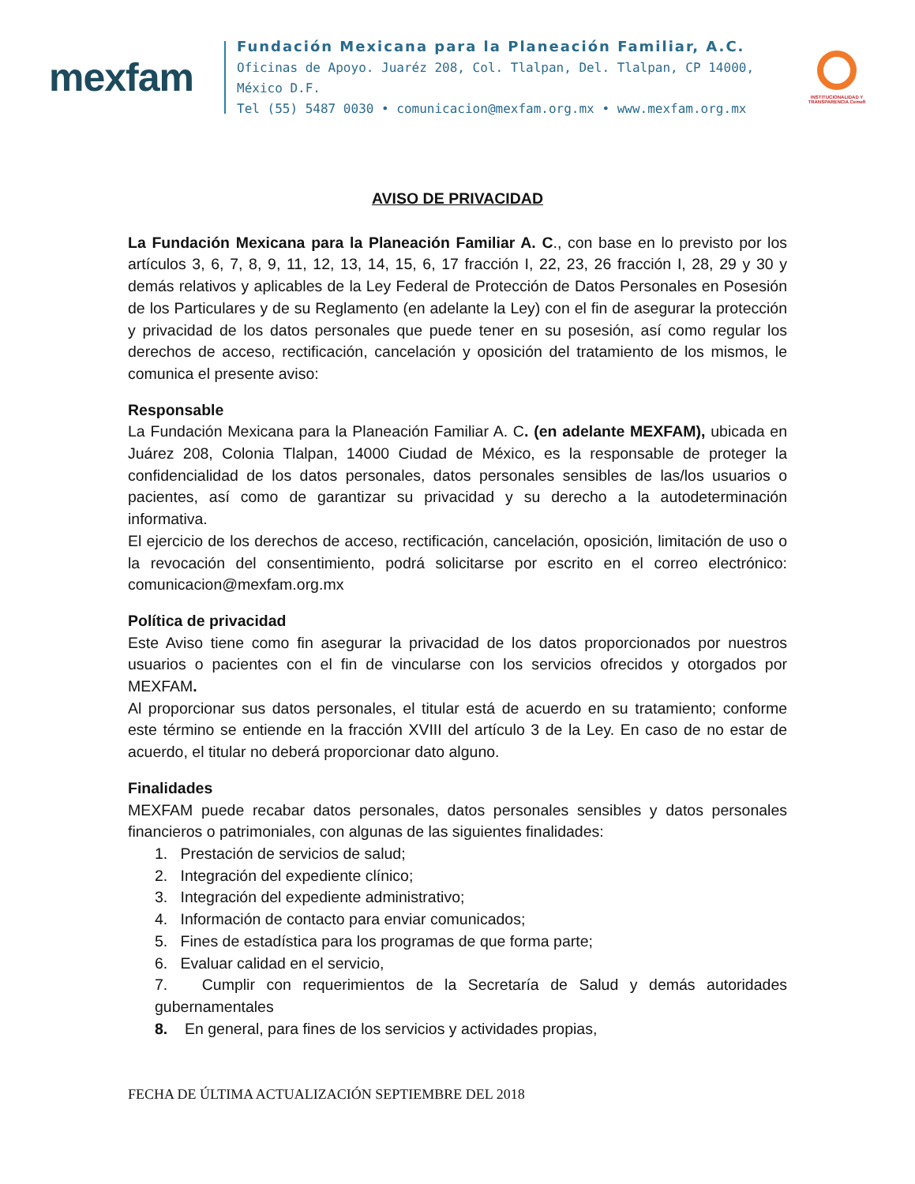mexfam
Fundación Mexicana para la Planeación Familiar, A.C.
Oficinas de Apoyo. Juaréz 208, Col. Tlalpan, Del. Tlalpan, CP 14000, México D.F.
Tel (55) 5487 0030 • comunicacion@mexfam.org.mx • www.mexfam.org.mx
INSTITUCIONALIDAD Y TRANSPARENCIA Cemefi
AVISO DE PRIVACIDAD
La Fundación Mexicana para la Planeación Familiar A. C., con base en lo previsto por los artículos 3, 6, 7, 8, 9, 11, 12, 13, 14, 15, 6, 17 fracción I, 22, 23, 26 fracción I, 28, 29 y 30 y demás relativos y aplicables de la Ley Federal de Protección de Datos Personales en Posesión de los Particulares y de su Reglamento (en adelante la Ley) con el fin de asegurar la protección y privacidad de los datos personales que puede tener en su posesión, así como regular los derechos de acceso, rectificación, cancelación y oposición del tratamiento de los mismos, le comunica el presente aviso:
Responsable
La Fundación Mexicana para la Planeación Familiar A. C. (en adelante MEXFAM), ubicada en Juárez 208, Colonia Tlalpan, 14000 Ciudad de México, es la responsable de proteger la confidencialidad de los datos personales, datos personales sensibles de las/los usuarios o pacientes, así como de garantizar su privacidad y su derecho a la autodeterminación informativa.
El ejercicio de los derechos de acceso, rectificación, cancelación, oposición, limitación de uso o la revocación del consentimiento, podrá solicitarse por escrito en el correo electrónico: comunicacion@mexfam.org.mx
Política de privacidad
Este Aviso tiene como fin asegurar la privacidad de los datos proporcionados por nuestros usuarios o pacientes con el fin de vincularse con los servicios ofrecidos y otorgados por MEXFAM.
Al proporcionar sus datos personales, el titular está de acuerdo en su tratamiento; conforme este término se entiende en la fracción XVIII del artículo 3 de la Ley. En caso de no estar de acuerdo, el titular no deberá proporcionar dato alguno.
Finalidades
MEXFAM puede recabar datos personales, datos personales sensibles y datos personales financieros o patrimoniales, con algunas de las siguientes finalidades:
1. Prestación de servicios de salud;
2. Integración del expediente clínico;
3. Integración del expediente administrativo;
4. Información de contacto para enviar comunicados;
5. Fines de estadística para los programas de que forma parte;
6. Evaluar calidad en el servicio,
7. Cumplir con requerimientos de la Secretaría de Salud y demás autoridades gubernamentales
8. En general, para fines de los servicios y actividades propias,
FECHA DE ÚLTIMA ACTUALIZACIÓN SEPTIEMBRE DEL 2018